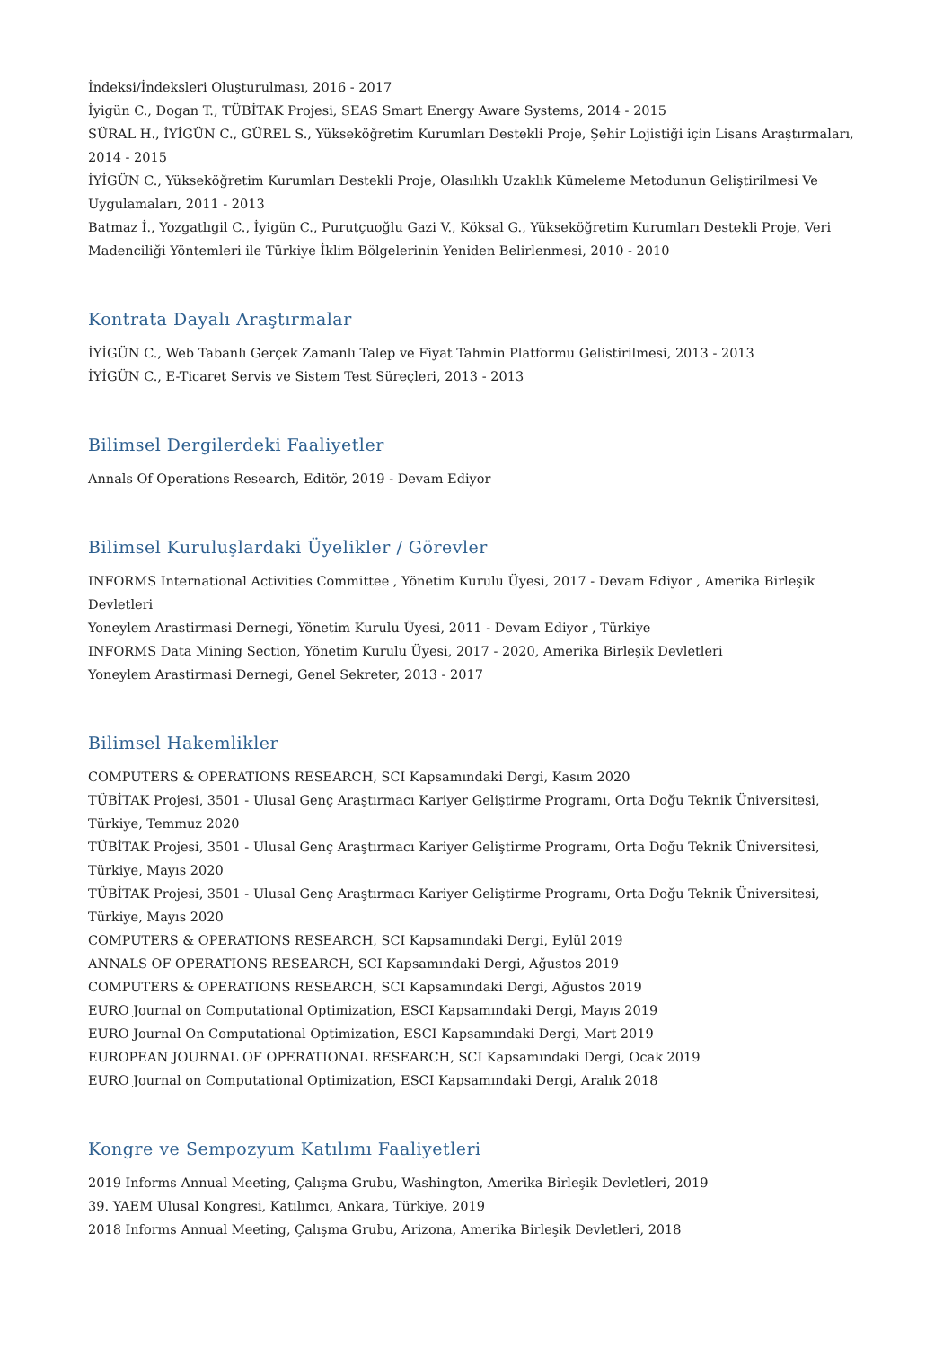İndeksi/İndeksleri Oluşturulması, 2016 - 2017
İyigün C., Dogan T., TÜBİTAK Projesi, SEAS Smart Energy Aware Systems, 2014 - 2015
SÜRAL H., İYİGÜN C., GÜREL S., Yükseköğretim Kurumları Destekli Proje, Şehir Lojistiği için Lisans Araştırmaları, 2014 - 2015
İYİGÜN C., Yükseköğretim Kurumları Destekli Proje, Olasılıklı Uzaklık Kümeleme Metodunun Geliştirilmesi Ve Uygulamaları, 2011 - 2013
Batmaz İ., Yozgatlıgil C., İyigün C., Purutçuoğlu Gazi V., Köksal G., Yükseköğretim Kurumları Destekli Proje, Veri Madenciliği Yöntemleri ile Türkiye İklim Bölgelerinin Yeniden Belirlenmesi, 2010 - 2010
Kontrata Dayalı Araştırmalar
İYİGÜN C., Web Tabanlı Gerçek Zamanlı Talep ve Fiyat Tahmin Platformu Gelistirilmesi, 2013 - 2013
İYİGÜN C., E-Ticaret Servis ve Sistem Test Süreçleri, 2013 - 2013
Bilimsel Dergilerdeki Faaliyetler
Annals Of Operations Research, Editör, 2019 - Devam Ediyor
Bilimsel Kuruluşlardaki Üyelikler / Görevler
INFORMS International Activities Committee , Yönetim Kurulu Üyesi, 2017 - Devam Ediyor , Amerika Birleşik Devletleri
Yoneylem Arastirmasi Dernegi, Yönetim Kurulu Üyesi, 2011 - Devam Ediyor , Türkiye
INFORMS Data Mining Section, Yönetim Kurulu Üyesi, 2017 - 2020, Amerika Birleşik Devletleri
Yoneylem Arastirmasi Dernegi, Genel Sekreter, 2013 - 2017
Bilimsel Hakemlikler
COMPUTERS & OPERATIONS RESEARCH, SCI Kapsamındaki Dergi, Kasım 2020
TÜBİTAK Projesi, 3501 - Ulusal Genç Araştırmacı Kariyer Geliştirme Programı, Orta Doğu Teknik Üniversitesi, Türkiye, Temmuz 2020
TÜBİTAK Projesi, 3501 - Ulusal Genç Araştırmacı Kariyer Geliştirme Programı, Orta Doğu Teknik Üniversitesi, Türkiye, Mayıs 2020
TÜBİTAK Projesi, 3501 - Ulusal Genç Araştırmacı Kariyer Geliştirme Programı, Orta Doğu Teknik Üniversitesi, Türkiye, Mayıs 2020
COMPUTERS & OPERATIONS RESEARCH, SCI Kapsamındaki Dergi, Eylül 2019
ANNALS OF OPERATIONS RESEARCH, SCI Kapsamındaki Dergi, Ağustos 2019
COMPUTERS & OPERATIONS RESEARCH, SCI Kapsamındaki Dergi, Ağustos 2019
EURO Journal on Computational Optimization, ESCI Kapsamındaki Dergi, Mayıs 2019
EURO Journal On Computational Optimization, ESCI Kapsamındaki Dergi, Mart 2019
EUROPEAN JOURNAL OF OPERATIONAL RESEARCH, SCI Kapsamındaki Dergi, Ocak 2019
EURO Journal on Computational Optimization, ESCI Kapsamındaki Dergi, Aralık 2018
Kongre ve Sempozyum Katılımı Faaliyetleri
2019 Informs Annual Meeting, Çalışma Grubu, Washington, Amerika Birleşik Devletleri, 2019
39. YAEM Ulusal Kongresi, Katılımcı, Ankara, Türkiye, 2019
2018 Informs Annual Meeting, Çalışma Grubu, Arizona, Amerika Birleşik Devletleri, 2018